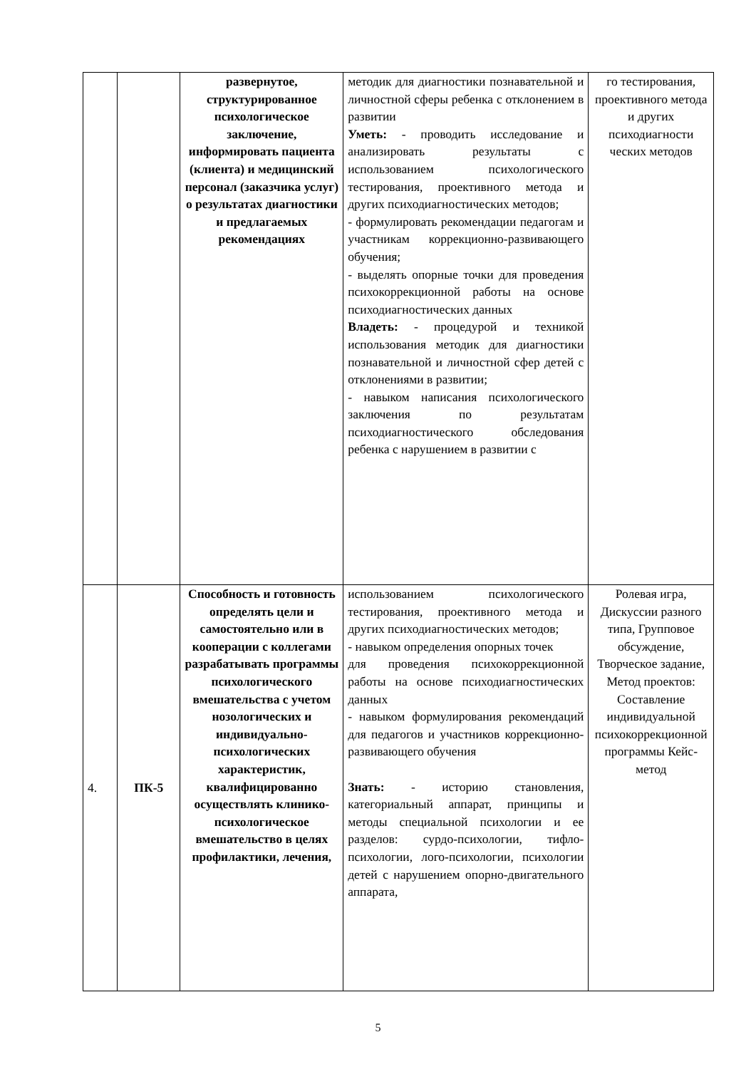| | | развернутое, структурированное психологическое заключение, информировать пациента (клиента) и медицинский персонал (заказчика услуг) о результатах диагностики и предлагаемых рекомендациях | методик для диагностики познавательной и личностной сферы ребенка с отклонением в развитии Уметь: - проводить исследование и анализировать результаты с использованием психологического тестирования, проективного метода и других психодиагностических методов; - формулировать рекомендации педагогам и участникам коррекционно-развивающего обучения; - выделять опорные точки для проведения психокоррекционной работы на основе психодиагностических данных Владеть: - процедурой и техникой использования методик для диагностики познавательной и личностной сфер детей с отклонениями в развитии; - навыком написания психологического заключения по результатам психодиагностического обследования ребенка с нарушением в развитии с | го тестирования, проективного метода и других психодиагности ческих методов |
| 4. | ПК-5 | Способность и готовность определять цели и самостоятельно или в кооперации с коллегами разрабатывать программы психологического вмешательства с учетом нозологических и индивидуально-психологических характеристик, квалифицированно осуществлять клинико-психологическое вмешательство в целях профилактики, лечения, | использованием психологического тестирования, проективного метода и других психодиагностических методов; - навыком определения опорных точек для проведения психокоррекционной работы на основе психодиагностических данных - навыком формулирования рекомендаций для педагогов и участников коррекционно-развивающего обучения Знать: - историю становления, категориальный аппарат, принципы и методы специальной психологии и ее разделов: сурдо-психологии, тифло-психологии, лого-психологии, психологии детей с нарушением опорно-двигательного аппарата, | Ролевая игра, Дискуссии разного типа, Групповое обсуждение, Творческое задание, Метод проектов: Составление индивидуальной психокоррекционной программы Кейс-метод |
5